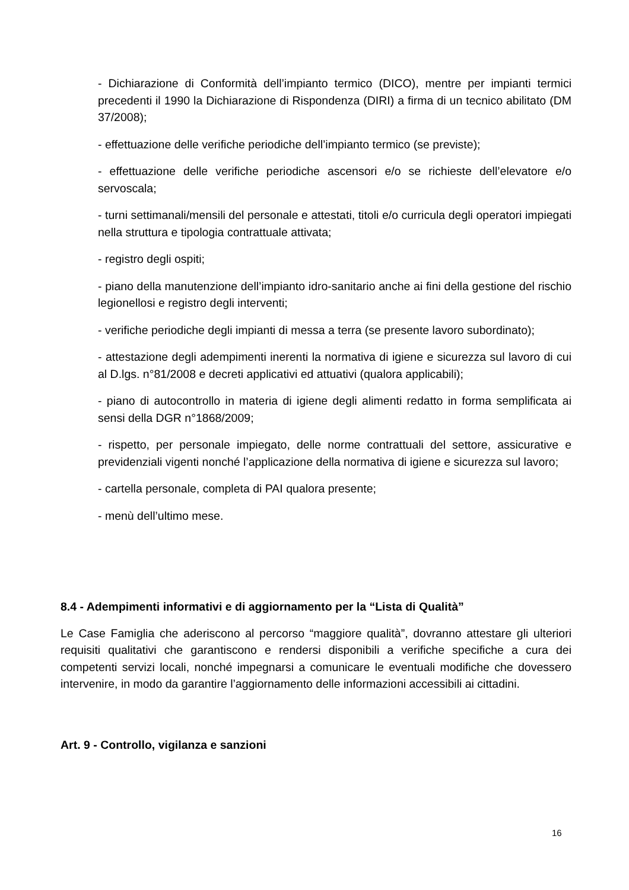- Dichiarazione di Conformità dell’impianto termico (DICO), mentre per impianti termici precedenti il 1990 la Dichiarazione di Rispondenza (DIRI) a firma di un tecnico abilitato (DM 37/2008);
- effettuazione delle verifiche periodiche dell’impianto termico (se previste);
- effettuazione delle verifiche periodiche ascensori e/o se richieste dell’elevatore e/o servoscala;
- turni settimanali/mensili del personale e attestati, titoli e/o curricula degli operatori impiegati nella struttura e tipologia contrattuale attivata;
- registro degli ospiti;
- piano della manutenzione dell’impianto idro-sanitario anche ai fini della gestione del rischio legionellosi e registro degli interventi;
- verifiche periodiche degli impianti di messa a terra (se presente lavoro subordinato);
- attestazione degli adempimenti inerenti la normativa di igiene e sicurezza sul lavoro di cui al D.lgs. n°81/2008 e decreti applicativi ed attuativi (qualora applicabili);
- piano di autocontrollo in materia di igiene degli alimenti redatto in forma semplificata ai sensi della DGR n°1868/2009;
- rispetto, per personale impiegato, delle norme contrattuali del settore, assicurative e previdenziali vigenti nonché l’applicazione della normativa di igiene e sicurezza sul lavoro;
- cartella personale, completa di PAI qualora presente;
- menù dell’ultimo mese.
8.4 - Adempimenti informativi e di aggiornamento per la “Lista di Qualità”
Le Case Famiglia che aderiscono al percorso “maggiore qualità”, dovranno attestare gli ulteriori requisiti qualitativi che garantiscono e rendersi disponibili a verifiche specifiche a cura dei competenti servizi locali, nonché impegnarsi a comunicare le eventuali modifiche che dovessero intervenire, in modo da garantire l’aggiornamento delle informazioni accessibili ai cittadini.
Art. 9 - Controllo, vigilanza e sanzioni
16